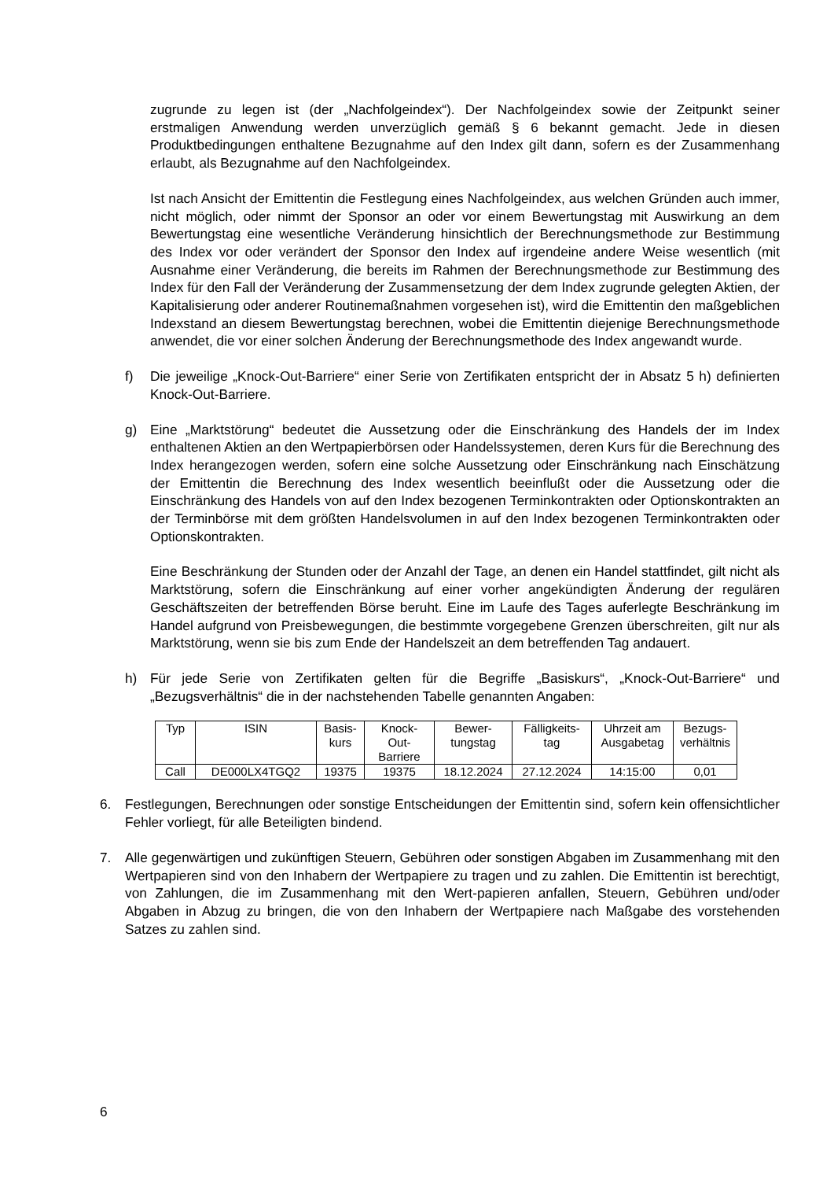zugrunde zu legen ist (der „Nachfolgeindex“). Der Nachfolgeindex sowie der Zeitpunkt seiner erstmaligen Anwendung werden unverzüglich gemäß § 6 bekannt gemacht. Jede in diesen Produktbedingungen enthaltene Bezugnahme auf den Index gilt dann, sofern es der Zusammenhang erlaubt, als Bezugnahme auf den Nachfolgeindex.
Ist nach Ansicht der Emittentin die Festlegung eines Nachfolgeindex, aus welchen Gründen auch immer, nicht möglich, oder nimmt der Sponsor an oder vor einem Bewertungstag mit Auswirkung an dem Bewertungstag eine wesentliche Veränderung hinsichtlich der Berechnungsmethode zur Bestimmung des Index vor oder verändert der Sponsor den Index auf irgendeine andere Weise wesentlich (mit Ausnahme einer Veränderung, die bereits im Rahmen der Berechnungsmethode zur Bestimmung des Index für den Fall der Veränderung der Zusammensetzung der dem Index zugrunde gelegten Aktien, der Kapitalisierung oder anderer Routinemaßnahmen vorgesehen ist), wird die Emittentin den maßgeblichen Indexstand an diesem Bewertungstag berechnen, wobei die Emittentin diejenige Berechnungsmethode anwendet, die vor einer solchen Änderung der Berechnungsmethode des Index angewandt wurde.
f) Die jeweilige „Knock-Out-Barriere“ einer Serie von Zertifikaten entspricht der in Absatz 5 h) definierten Knock-Out-Barriere.
g) Eine „Marktstörung“ bedeutet die Aussetzung oder die Einschränkung des Handels der im Index enthaltenen Aktien an den Wertpapierbörsen oder Handelssystemen, deren Kurs für die Berechnung des Index herangezogen werden, sofern eine solche Aussetzung oder Einschränkung nach Einschätzung der Emittentin die Berechnung des Index wesentlich beeinflußt oder die Aussetzung oder die Einschränkung des Handels von auf den Index bezogenen Terminkontrakten oder Optionskontrakten an der Terminbörse mit dem größten Handelsvolumen in auf den Index bezogenen Terminkontrakten oder Optionskontrakten.
Eine Beschränkung der Stunden oder der Anzahl der Tage, an denen ein Handel stattfindet, gilt nicht als Marktstörung, sofern die Einschränkung auf einer vorher angekündigten Änderung der regulären Geschäftszeiten der betreffenden Börse beruht. Eine im Laufe des Tages auferlegte Beschränkung im Handel aufgrund von Preisbewegungen, die bestimmte vorgegebene Grenzen überschreiten, gilt nur als Marktstörung, wenn sie bis zum Ende der Handelszeit an dem betreffenden Tag andauert.
h) Für jede Serie von Zertifikaten gelten für die Begriffe „Basiskurs“, „Knock-Out-Barriere“ und „Bezugsverhältnis“ die in der nachstehenden Tabelle genannten Angaben:
| Typ | ISIN | Basis- kurs | Knock- Out- Barriere | Bewer- tungstag | Fälligkeits- tag | Uhrzeit am Ausgabetag | Bezugs- verhältnis |
| --- | --- | --- | --- | --- | --- | --- | --- |
| Call | DE000LX4TGQ2 | 19375 | 19375 | 18.12.2024 | 27.12.2024 | 14:15:00 | 0,01 |
6. Festlegungen, Berechnungen oder sonstige Entscheidungen der Emittentin sind, sofern kein offensichtlicher Fehler vorliegt, für alle Beteiligten bindend.
7. Alle gegenwärtigen und zukünftigen Steuern, Gebühren oder sonstigen Abgaben im Zusammenhang mit den Wertpapieren sind von den Inhabern der Wertpapiere zu tragen und zu zahlen. Die Emittentin ist berechtigt, von Zahlungen, die im Zusammenhang mit den Wert-papieren anfallen, Steuern, Gebühren und/oder Abgaben in Abzug zu bringen, die von den Inhabern der Wertpapiere nach Maßgabe des vorstehenden Satzes zu zahlen sind.
6